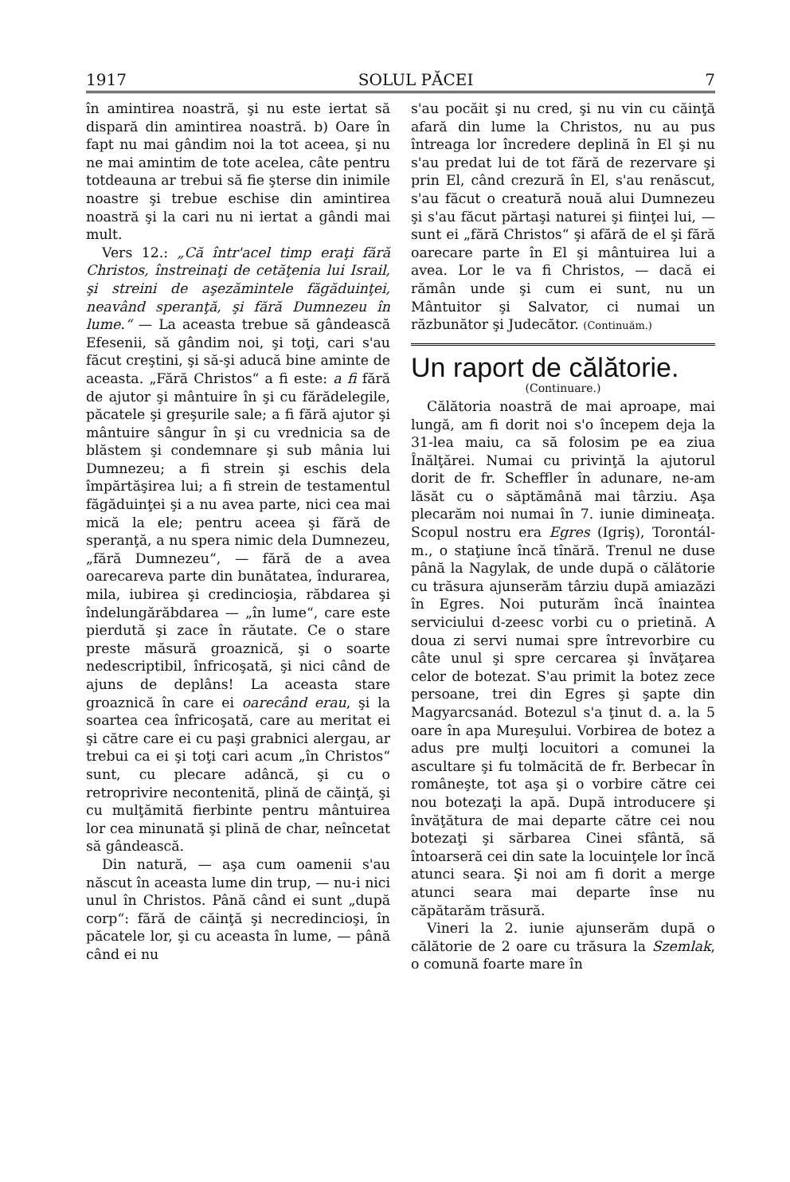1917 SOLUL PĂCEI 7
în amintirea noastră, şi nu este iertat să dispară din amintirea noastră. b) Oare în fapt nu mai gândim noi la tot aceea, şi nu ne mai amintim de tote acelea, câte pentru totdeauna ar trebui să fie şterse din inimile noastre şi trebue eschise din amintirea noastră şi la cari nu ni iertat a gândi mai mult.
Vers 12.: „Că într'acel timp eraţi fără Christos, înstreinaţi de cetăţenia lui Israil, şi streini de aşezămintele făgăduinţei, neavând speranţă, şi fără Dumnezeu în lume.“ — La aceasta trebue să gândească Efesenii, să gândim noi, şi toţi, cari s'au făcut creştini, şi să-şi aducă bine aminte de aceasta. „Fără Christos“ a fi este: a fi fără de ajutor şi mântuire în şi cu fărădelegile, păcatele şi greşurile sale; a fi fără ajutor şi mântuire sângur în şi cu vrednicia sa de blăstem şi condemnare şi sub mânia lui Dumnezeu; a fi strein şi eschis dela împărtăşirea lui; a fi strein de testamentul făgăduinţei şi a nu avea parte, nici cea mai mică la ele; pentru aceea şi fără de speranţă, a nu spera nimic dela Dumnezeu, „fără Dumnezeu“, — fără de a avea oarecareva parte din bunătatea, îndurarea, mila, iubirea şi credincioşia, răbdarea şi îndelungărăbdarea — „în lume“, care este pierdută şi zace în răutate. Ce o stare preste măsură groaznică, şi o soarte nedescriptibil, înfricoşată, şi nici când de ajuns de deplâns! La aceasta stare groaznică în care ei oarecând erau, şi la soartea cea înfricoşată, care au meritat ei şi către care ei cu paşi grabnici alergau, ar trebui ca ei şi toţi cari acum „în Christos“ sunt, cu plecare adâncă, şi cu o retroprivire necontenită, plină de căinţă, şi cu mulţămită fierbinte pentru mântuirea lor cea minunată şi plină de char, neîncetat să gândească.
Din natură, — aşa cum oamenii s'au născut în aceasta lume din trup, — nu-i nici unul în Christos. Până când ei sunt „după corp“: fără de căinţă şi necredincioşi, în păcatele lor, şi cu aceasta în lume, — până când ei nu
s'au pocăit şi nu cred, şi nu vin cu căinţă afară din lume la Christos, nu au pus întreaga lor încredere deplină în El şi nu s'au predat lui de tot fără de rezervare şi prin El, când crezură în El, s'au renăscut, s'au făcut o creatură nouă alui Dumnezeu şi s'au făcut părtaşi naturei şi fiinţei lui, — sunt ei „fără Christos“ şi afără de el şi fără oarecare parte în El şi mântuirea lui a avea. Lor le va fi Christos, — dacă ei rămân unde şi cum ei sunt, nu un Mântuitor şi Salvator, ci numai un răzbunător şi Judecător. (Continuăm.)
Un raport de călătorie.
(Continuare.)
Călătoria noastră de mai aproape, mai lungă, am fi dorit noi s'o începem deja la 31-lea maiu, ca să folosim pe ea ziua Înălţărei. Numai cu privinţă la ajutorul dorit de fr. Scheffler în adunare, ne-am lăsăt cu o săptămână mai târziu. Aşa plecarăm noi numai în 7. iunie dimineaţa. Scopul nostru era Egres (Igriş), Torontál-m., o staţiune încă tînără. Trenul ne duse până la Nagylak, de unde după o călătorie cu trăsura ajunserăm târziu după amiazăzi în Egres. Noi puturăm încă înaintea serviciului d-zeesc vorbi cu o prietină. A doua zi servi numai spre întrevorbire cu câte unul şi spre cercarea şi învăţarea celor de botezat. S'au primit la botez zece persoane, trei din Egres şi şapte din Magyarcsanád. Botezul s'a ţinut d. a. la 5 oare în apa Mureşului. Vorbirea de botez a adus pre mulţi locuitori a comunei la ascultare şi fu tolmăcită de fr. Berbecar în româneşte, tot aşa şi o vorbire către cei nou botezaţi la apă. După introducere şi învăţătura de mai departe către cei nou botezaţi şi sărbarea Cinei sfântă, să întoarseră cei din sate la locuinţele lor încă atunci seara. Şi noi am fi dorit a merge atunci seara mai departe înse nu căpătarăm trăsură.
Vineri la 2. iunie ajunserăm după o călătorie de 2 oare cu trăsura la Szemlak, o comună foarte mare în